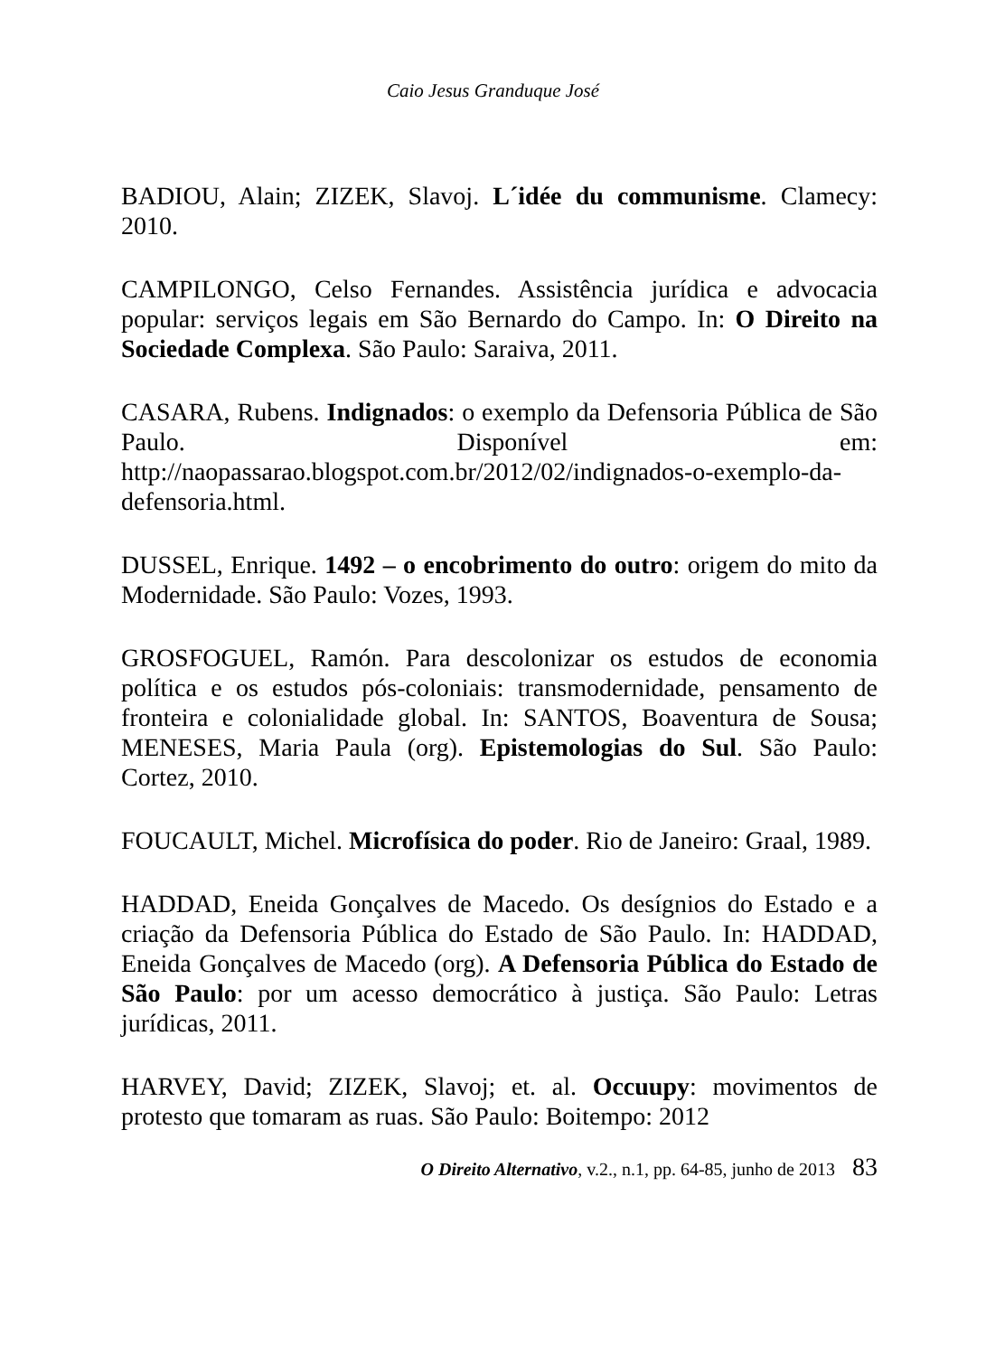Caio Jesus Granduque José
BADIOU, Alain; ZIZEK, Slavoj. L´idée du communisme. Clamecy: 2010.
CAMPILONGO, Celso Fernandes. Assistência jurídica e advocacia popular: serviços legais em São Bernardo do Campo. In: O Direito na Sociedade Complexa. São Paulo: Saraiva, 2011.
CASARA, Rubens. Indignados: o exemplo da Defensoria Pública de São Paulo. Disponível em: http://naopassarao.blogspot.com.br/2012/02/indignados-o-exemplo-da-defensoria.html.
DUSSEL, Enrique. 1492 – o encobrimento do outro: origem do mito da Modernidade. São Paulo: Vozes, 1993.
GROSFOGUEL, Ramón. Para descolonizar os estudos de economia política e os estudos pós-coloniais: transmodernidade, pensamento de fronteira e colonialidade global. In: SANTOS, Boaventura de Sousa; MENESES, Maria Paula (org). Epistemologias do Sul. São Paulo: Cortez, 2010.
FOUCAULT, Michel. Microfísica do poder. Rio de Janeiro: Graal, 1989.
HADDAD, Eneida Gonçalves de Macedo. Os desígnios do Estado e a criação da Defensoria Pública do Estado de São Paulo. In: HADDAD, Eneida Gonçalves de Macedo (org). A Defensoria Pública do Estado de São Paulo: por um acesso democrático à justiça. São Paulo: Letras jurídicas, 2011.
HARVEY, David; ZIZEK, Slavoj; et. al. Occuupy: movimentos de protesto que tomaram as ruas. São Paulo: Boitempo: 2012
O Direito Alternativo, v.2., n.1, pp. 64-85, junho de 2013 83